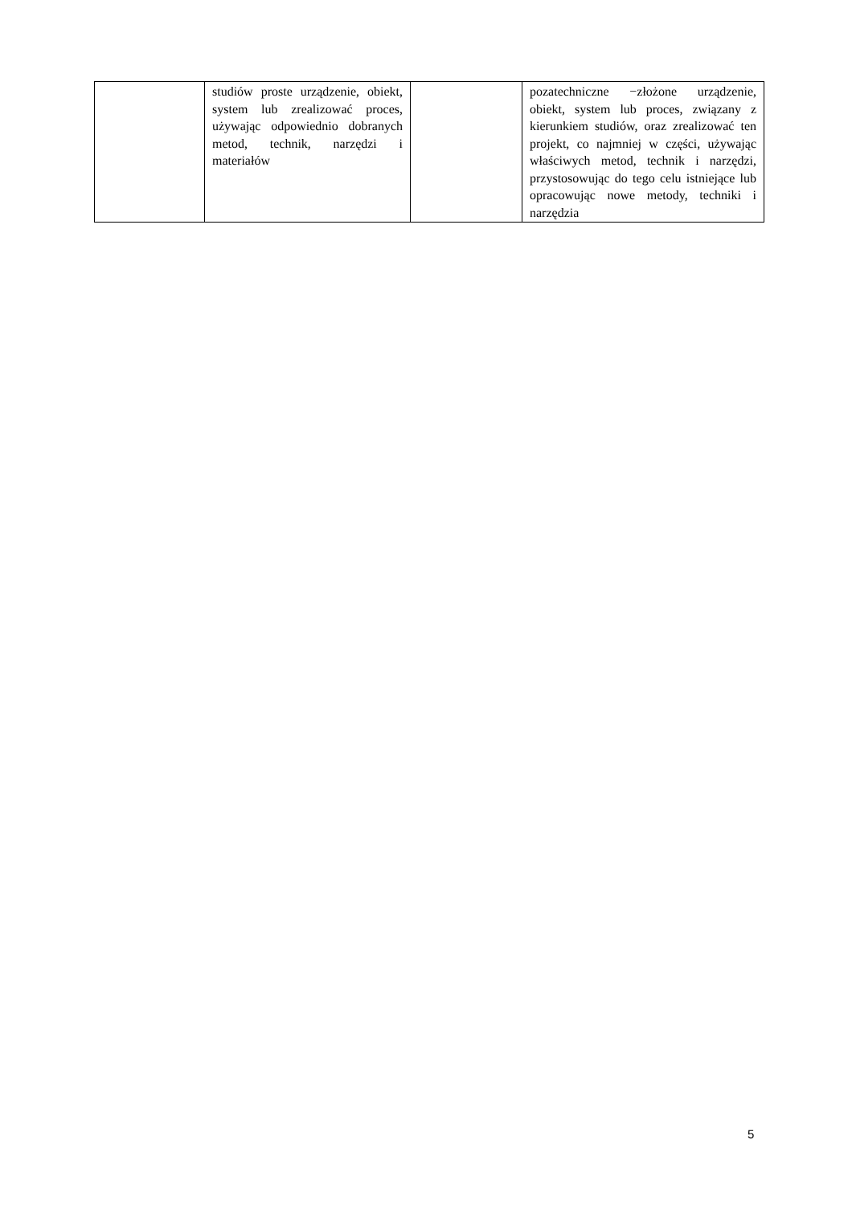| | studiów proste urządzenie, obiekt, system lub zrealizować proces, używając odpowiednio dobranych metod, technik, narzędzi i materiałów | | pozatechniczne −złożone urządzenie, obiekt, system lub proces, związany z kierunkiem studiów, oraz zrealizować ten projekt, co najmniej w części, używając właściwych metod, technik i narzędzi, przystosowując do tego celu istniejące lub opracowując nowe metody, techniki i narzędzia |
5